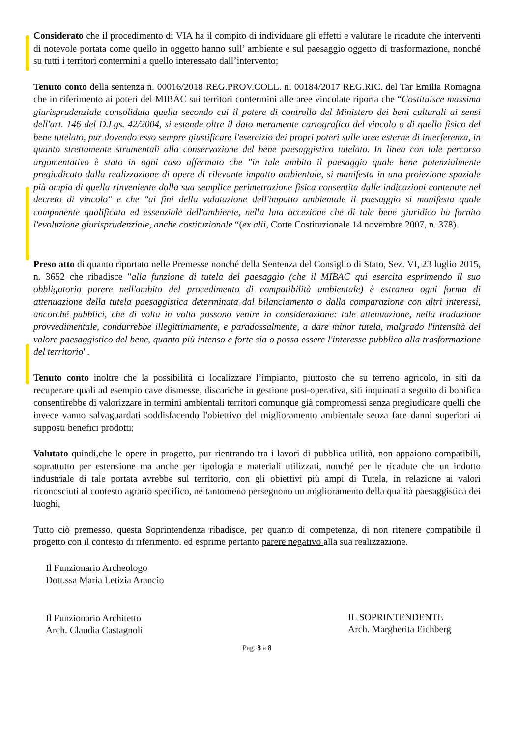Considerato che il procedimento di VIA ha il compito di individuare gli effetti e valutare le ricadute che interventi di notevole portata come quello in oggetto hanno sull’ ambiente e sul paesaggio oggetto di trasformazione, nonché su tutti i territori contermini a quello interessato dall’intervento;
Tenuto conto della sentenza n. 00016/2018 REG.PROV.COLL. n. 00184/2017 REG.RIC. del Tar Emilia Romagna che in riferimento ai poteri del MIBAC sui territori contermini alle aree vincolate riporta che “Costituisce massima giurisprudenziale consolidata quella secondo cui il potere di controllo del Ministero dei beni culturali ai sensi dell'art. 146 del D.Lgs. 42/2004, si estende oltre il dato meramente cartografico del vincolo o di quello fisico del bene tutelato, pur dovendo esso sempre giustificare l'esercizio dei propri poteri sulle aree esterne di interferenza, in quanto strettamente strumentali alla conservazione del bene paesaggistico tutelato. In linea con tale percorso argomentativo è stato in ogni caso affermato che "in tale ambito il paesaggio quale bene potenzialmente pregiudicato dalla realizzazione di opere di rilevante impatto ambientale, si manifesta in una proiezione spaziale più ampia di quella rinveniente dalla sua semplice perimetrazione fisica consentita dalle indicazioni contenute nel decreto di vincolo" e che "ai fini della valutazione dell'impatto ambientale il paesaggio si manifesta quale componente qualificata ed essenziale dell'ambiente, nella lata accezione che di tale bene giuridico ha fornito l'evoluzione giurisprudenziale, anche costituzionale “(ex alii, Corte Costituzionale 14 novembre 2007, n. 378).
Preso atto di quanto riportato nelle Premesse nonché della Sentenza del Consiglio di Stato, Sez. VI, 23 luglio 2015, n. 3652 che ribadisce "alla funzione di tutela del paesaggio (che il MIBAC qui esercita esprimendo il suo obbligatorio parere nell'ambito del procedimento di compatibilità ambientale) è estranea ogni forma di attenuazione della tutela paesaggistica determinata dal bilanciamento o dalla comparazione con altri interessi, ancorché pubblici, che di volta in volta possono venire in considerazione: tale attenuazione, nella traduzione provvedimentale, condurrebbe illegittimamente, e paradossalmente, a dare minor tutela, malgrado l'intensità del valore paesaggistico del bene, quanto più intenso e forte sia o possa essere l'interesse pubblico alla trasformazione del territorio".
Tenuto conto inoltre che la possibilità di localizzare l’impianto, piuttosto che su terreno agricolo, in siti da recuperare quali ad esempio cave dismesse, discariche in gestione post-operativa, siti inquinati a seguito di bonifica consentirebbe di valorizzare in termini ambientali territori comunque già compromessi senza pregiudicare quelli che invece vanno salvaguardati soddisfacendo l'obiettivo del miglioramento ambientale senza fare danni superiori ai supposti benefici prodotti;
Valutato quindi,che le opere in progetto, pur rientrando tra i lavori di pubblica utilità, non appaiono compatibili, soprattutto per estensione ma anche per tipologia e materiali utilizzati, nonché per le ricadute che un indotto industriale di tale portata avrebbe sul territorio, con gli obiettivi più ampi di Tutela, in relazione ai valori riconosciuti al contesto agrario specifico, né tantomeno perseguono un miglioramento della qualità paesaggistica dei luoghi,
Tutto ciò premesso, questa Soprintendenza ribadisce, per quanto di competenza, di non ritenere compatibile il progetto con il contesto di riferimento. ed esprime pertanto parere negativo alla sua realizzazione.
Il Funzionario Archeologo
Dott.ssa Maria Letizia Arancio
Il Funzionario Architetto
Arch. Claudia Castagnoli
IL SOPRINTENDENTE
Arch. Margherita Eichberg
Pag. 8 a 8